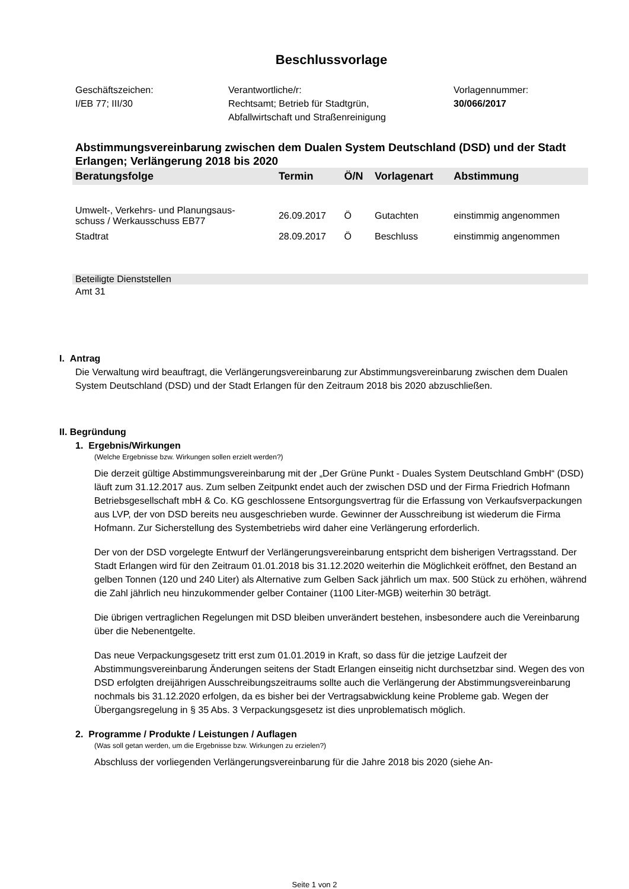Beschlussvorlage
Geschäftszeichen:
I/EB 77; III/30
Verantwortliche/r:
Rechtsamt; Betrieb für Stadtgrün,
Abfallwirtschaft und Straßenreinigung
Vorlagennummer:
30/066/2017
Abstimmungsvereinbarung zwischen dem Dualen System Deutschland (DSD) und der Stadt Erlangen; Verlängerung 2018 bis 2020
| Beratungsfolge | Termin | Ö/N | Vorlagenart | Abstimmung |
| --- | --- | --- | --- | --- |
| Umwelt-, Verkehrs- und Planungsaus- schuss / Werkausschuss EB77 | 26.09.2017 | Ö | Gutachten | einstimmig angenommen |
| Stadtrat | 28.09.2017 | Ö | Beschluss | einstimmig angenommen |
Beteiligte Dienststellen
Amt 31
I. Antrag
Die Verwaltung wird beauftragt, die Verlängerungsvereinbarung zur Abstimmungsvereinbarung zwischen dem Dualen System Deutschland (DSD) und der Stadt Erlangen für den Zeitraum 2018 bis 2020 abzuschließen.
II. Begründung
1. Ergebnis/Wirkungen
(Welche Ergebnisse bzw. Wirkungen sollen erzielt werden?)
Die derzeit gültige Abstimmungsvereinbarung mit der „Der Grüne Punkt - Duales System Deutschland GmbH“ (DSD) läuft zum 31.12.2017 aus. Zum selben Zeitpunkt endet auch der zwischen DSD und der Firma Friedrich Hofmann Betriebsgesellschaft mbH & Co. KG geschlossene Entsorgungsvertrag für die Erfassung von Verkaufsverpackungen aus LVP, der von DSD bereits neu ausgeschrieben wurde. Gewinner der Ausschreibung ist wiederum die Firma Hofmann. Zur Sicherstellung des Systembetriebs wird daher eine Verlängerung erforderlich.
Der von der DSD vorgelegte Entwurf der Verlängerungsvereinbarung entspricht dem bisherigen Vertragsstand. Der Stadt Erlangen wird für den Zeitraum 01.01.2018 bis 31.12.2020 weiterhin die Möglichkeit eröffnet, den Bestand an gelben Tonnen (120 und 240 Liter) als Alternative zum Gelben Sack jährlich um max. 500 Stück zu erhöhen, während die Zahl jährlich neu hinzukommender gelber Container (1100 Liter-MGB) weiterhin 30 beträgt.
Die übrigen vertraglichen Regelungen mit DSD bleiben unverändert bestehen, insbesondere auch die Vereinbarung über die Nebenentgelte.
Das neue Verpackungsgesetz tritt erst zum 01.01.2019 in Kraft, so dass für die jetzige Laufzeit der Abstimmungsvereinbarung Änderungen seitens der Stadt Erlangen einseitig nicht durchsetzbar sind. Wegen des von DSD erfolgten dreijährigen Ausschreibungszeitraums sollte auch die Verlängerung der Abstimmungsvereinbarung nochmals bis 31.12.2020 erfolgen, da es bisher bei der Vertragsabwicklung keine Probleme gab. Wegen der Übergangsregelung in § 35 Abs. 3 Verpackungsgesetz ist dies unproblematisch möglich.
2. Programme / Produkte / Leistungen / Auflagen
(Was soll getan werden, um die Ergebnisse bzw. Wirkungen zu erzielen?)
Abschluss der vorliegenden Verlängerungsvereinbarung für die Jahre 2018 bis 2020 (siehe An-
Seite 1 von 2